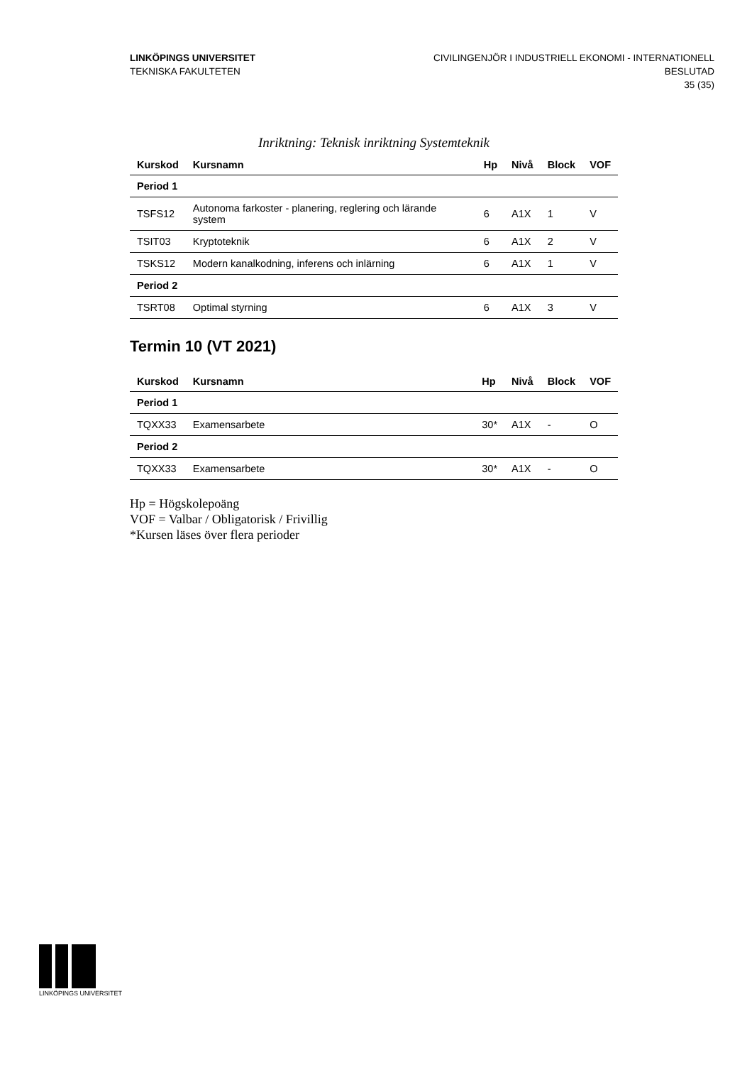LINKÖPINGS UNIVERSITET
TEKNISKA FAKULTETEN
CIVILINGENJÖR I INDUSTRIELL EKONOMI - INTERNATIONELL
BESLUTAD
35 (35)
Inriktning: Teknisk inriktning Systemteknik
| Kurskod | Kursnamn | Hp | Nivå | Block | VOF |
| --- | --- | --- | --- | --- | --- |
| Period 1 | | | | | |
| TSFS12 | Autonoma farkoster - planering, reglering och lärande system | 6 | A1X | 1 | V |
| TSIT03 | Kryptoteknik | 6 | A1X | 2 | V |
| TSKS12 | Modern kanalkodning, inferens och inlärning | 6 | A1X | 1 | V |
| Period 2 | | | | | |
| TSRT08 | Optimal styrning | 6 | A1X | 3 | V |
Termin 10 (VT 2021)
| Kurskod | Kursnamn | Hp | Nivå | Block | VOF |
| --- | --- | --- | --- | --- | --- |
| Period 1 | | | | | |
| TQXX33 | Examensarbete | 30* | A1X | - | O |
| Period 2 | | | | | |
| TQXX33 | Examensarbete | 30* | A1X | - | O |
Hp = Högskolepoäng
VOF = Valbar / Obligatorisk / Frivillig
*Kursen läses över flera perioder
LINKÖPINGS UNIVERSITET